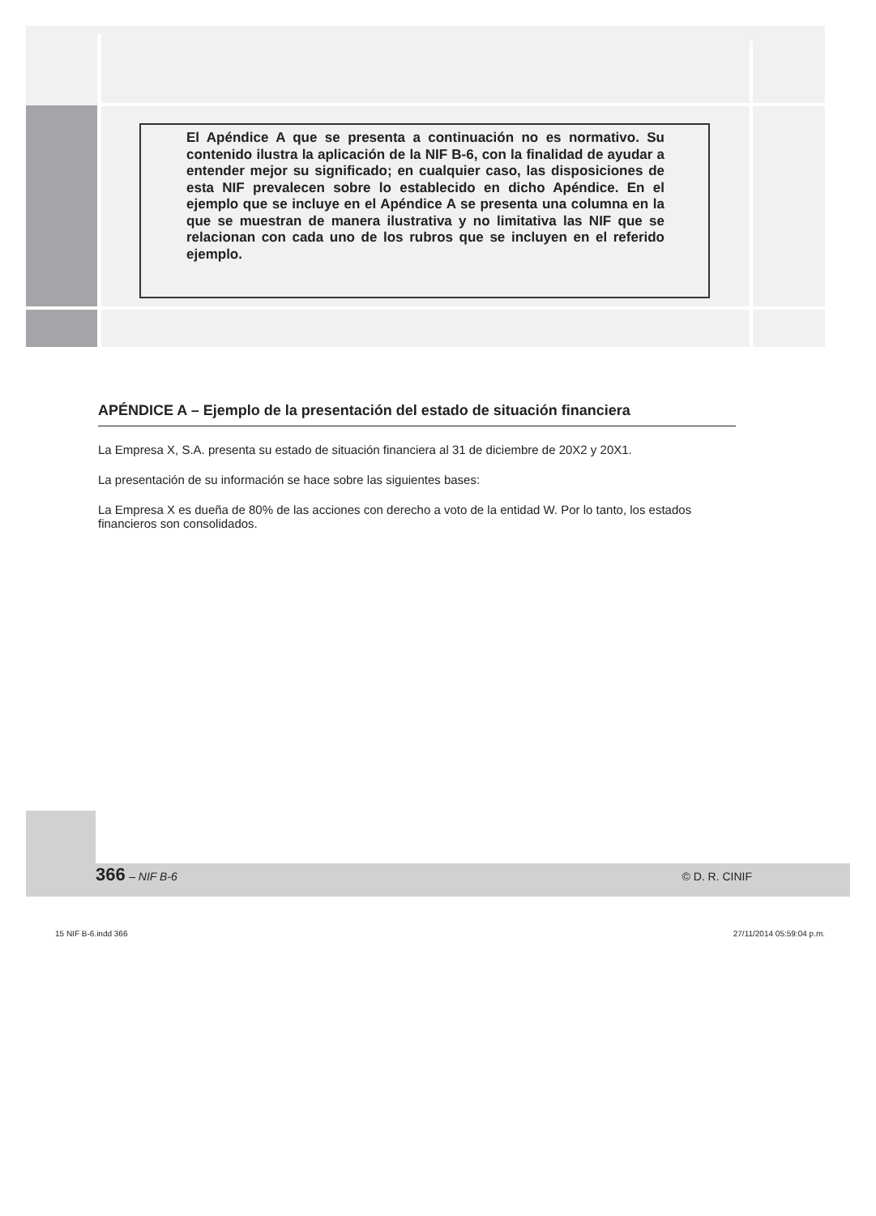El Apéndice A que se presenta a continuación no es normativo. Su contenido ilustra la aplicación de la NIF B-6, con la finalidad de ayudar a entender mejor su significado; en cualquier caso, las disposiciones de esta NIF prevalecen sobre lo establecido en dicho Apéndice. En el ejemplo que se incluye en el Apéndice A se presenta una columna en la que se muestran de manera ilustrativa y no limitativa las NIF que se relacionan con cada uno de los rubros que se incluyen en el referido ejemplo.
APÉNDICE A – Ejemplo de la presentación del estado de situación financiera
La Empresa X, S.A. presenta su estado de situación financiera al 31 de diciembre de 20X2 y 20X1.
La presentación de su información se hace sobre las siguientes bases:
La Empresa X es dueña de 80% de las acciones con derecho a voto de la entidad W. Por lo tanto, los estados financieros son consolidados.
366 – NIF B-6 © D. R. CINIF
15 NIF B-6.indd 366 27/11/2014 05:59:04 p.m.